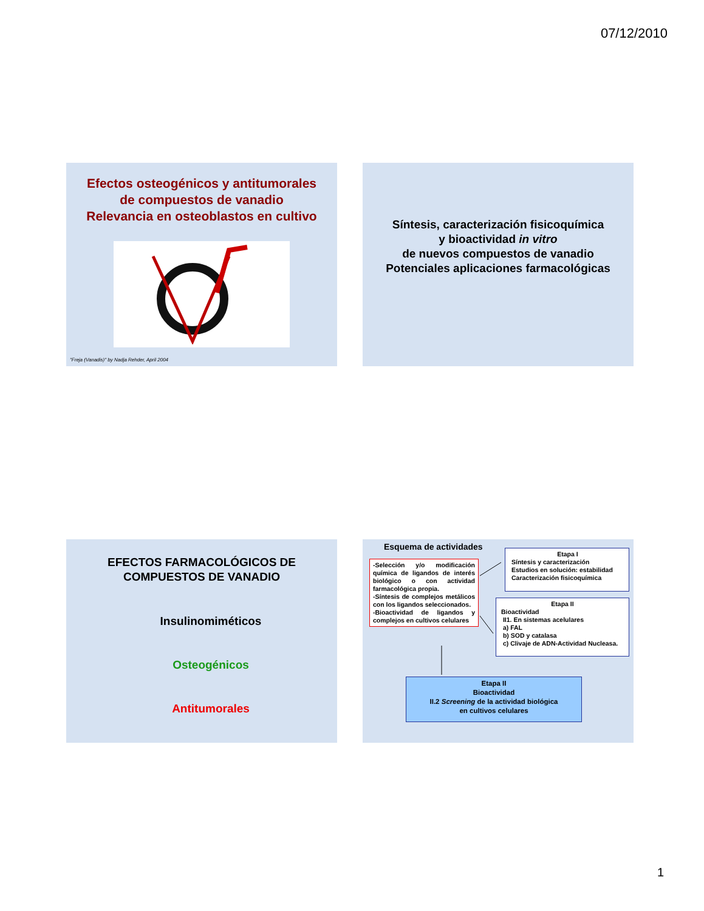07/12/2010
Efectos osteogénicos y antitumorales
de compuestos de vanadio
Relevancia en osteoblastos en cultivo
"Freja (Vanadis)" by Nadja Rehder, April 2004
Síntesis, caracterización fisicoquímica
y bioactividad in vitro
de nuevos compuestos de vanadio
Potenciales aplicaciones farmacológicas
EFECTOS FARMACOLÓGICOS DE
COMPUESTOS DE VANADIO
Insulinomiméticos
Osteogénicos
Antitumorales
Esquema de actividades
-Selección y/o modificación química de ligandos de interés biológico o con actividad farmacológica propia.
-Síntesis de complejos metálicos con los ligandos seleccionados.
-Bioactividad de ligandos y complejos en cultivos celulares
Etapa I
Síntesis y caracterización
Estudios en solución: estabilidad
Caracterización fisicoquímica
Etapa II
Bioactividad
II1. En sistemas acelulares
a) FAL
b) SOD y catalasa
c) Clivaje de ADN-Actividad Nucleasa.
Etapa II
Bioactividad
II.2 Screening de la actividad biológica
en cultivos celulares
1